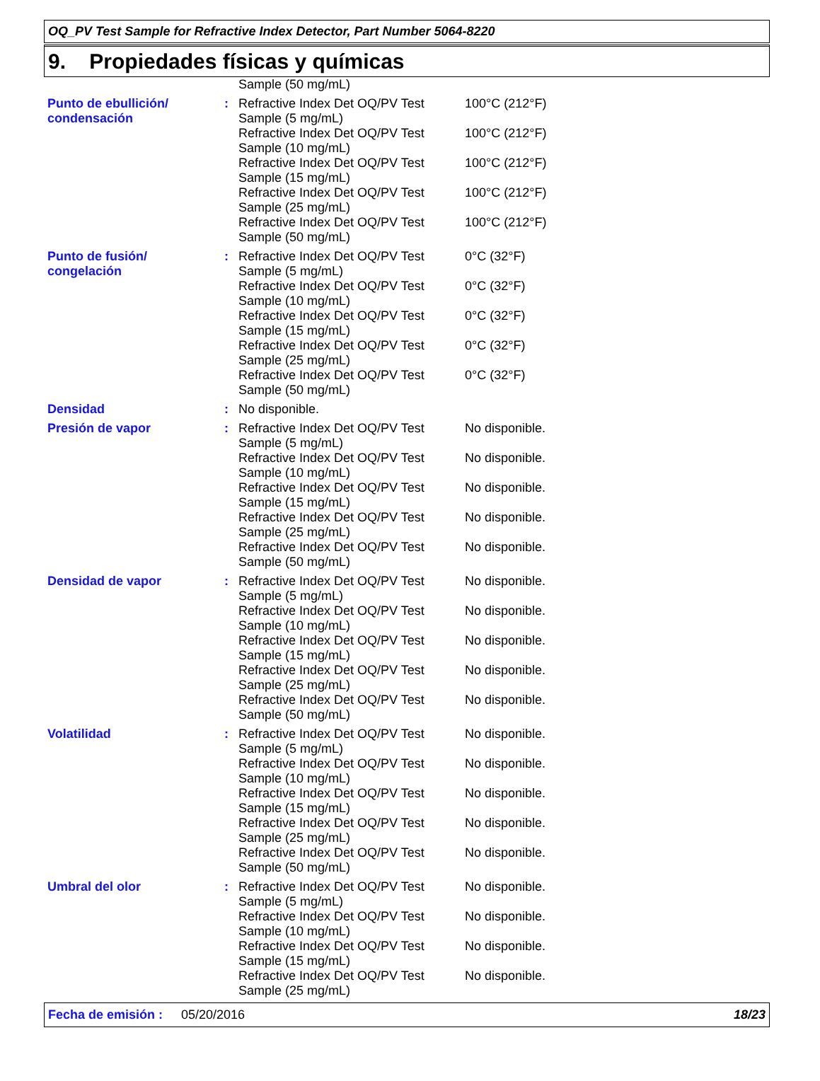OQ_PV Test Sample for Refractive Index Detector, Part Number 5064-8220
9. Propiedades físicas y químicas
| | | Sample (50 mg/mL) | |
| Punto de ebullición/ condensación | : | Refractive Index Det OQ/PV Test Sample (5 mg/mL) | 100°C (212°F) |
| | | Refractive Index Det OQ/PV Test Sample (10 mg/mL) | 100°C (212°F) |
| | | Refractive Index Det OQ/PV Test Sample (15 mg/mL) | 100°C (212°F) |
| | | Refractive Index Det OQ/PV Test Sample (25 mg/mL) | 100°C (212°F) |
| | | Refractive Index Det OQ/PV Test Sample (50 mg/mL) | 100°C (212°F) |
| Punto de fusión/ congelación | : | Refractive Index Det OQ/PV Test Sample (5 mg/mL) | 0°C (32°F) |
| | | Refractive Index Det OQ/PV Test Sample (10 mg/mL) | 0°C (32°F) |
| | | Refractive Index Det OQ/PV Test Sample (15 mg/mL) | 0°C (32°F) |
| | | Refractive Index Det OQ/PV Test Sample (25 mg/mL) | 0°C (32°F) |
| | | Refractive Index Det OQ/PV Test Sample (50 mg/mL) | 0°C (32°F) |
| Densidad | : | No disponible. | |
| Presión de vapor | : | Refractive Index Det OQ/PV Test Sample (5 mg/mL) | No disponible. |
| | | Refractive Index Det OQ/PV Test Sample (10 mg/mL) | No disponible. |
| | | Refractive Index Det OQ/PV Test Sample (15 mg/mL) | No disponible. |
| | | Refractive Index Det OQ/PV Test Sample (25 mg/mL) | No disponible. |
| | | Refractive Index Det OQ/PV Test Sample (50 mg/mL) | No disponible. |
| Densidad de vapor | : | Refractive Index Det OQ/PV Test Sample (5 mg/mL) | No disponible. |
| | | Refractive Index Det OQ/PV Test Sample (10 mg/mL) | No disponible. |
| | | Refractive Index Det OQ/PV Test Sample (15 mg/mL) | No disponible. |
| | | Refractive Index Det OQ/PV Test Sample (25 mg/mL) | No disponible. |
| | | Refractive Index Det OQ/PV Test Sample (50 mg/mL) | No disponible. |
| Volatilidad | : | Refractive Index Det OQ/PV Test Sample (5 mg/mL) | No disponible. |
| | | Refractive Index Det OQ/PV Test Sample (10 mg/mL) | No disponible. |
| | | Refractive Index Det OQ/PV Test Sample (15 mg/mL) | No disponible. |
| | | Refractive Index Det OQ/PV Test Sample (25 mg/mL) | No disponible. |
| | | Refractive Index Det OQ/PV Test Sample (50 mg/mL) | No disponible. |
| Umbral del olor | : | Refractive Index Det OQ/PV Test Sample (5 mg/mL) | No disponible. |
| | | Refractive Index Det OQ/PV Test Sample (10 mg/mL) | No disponible. |
| | | Refractive Index Det OQ/PV Test Sample (15 mg/mL) | No disponible. |
| | | Refractive Index Det OQ/PV Test Sample (25 mg/mL) | No disponible. |
Fecha de emisión : 05/20/2016 18/23